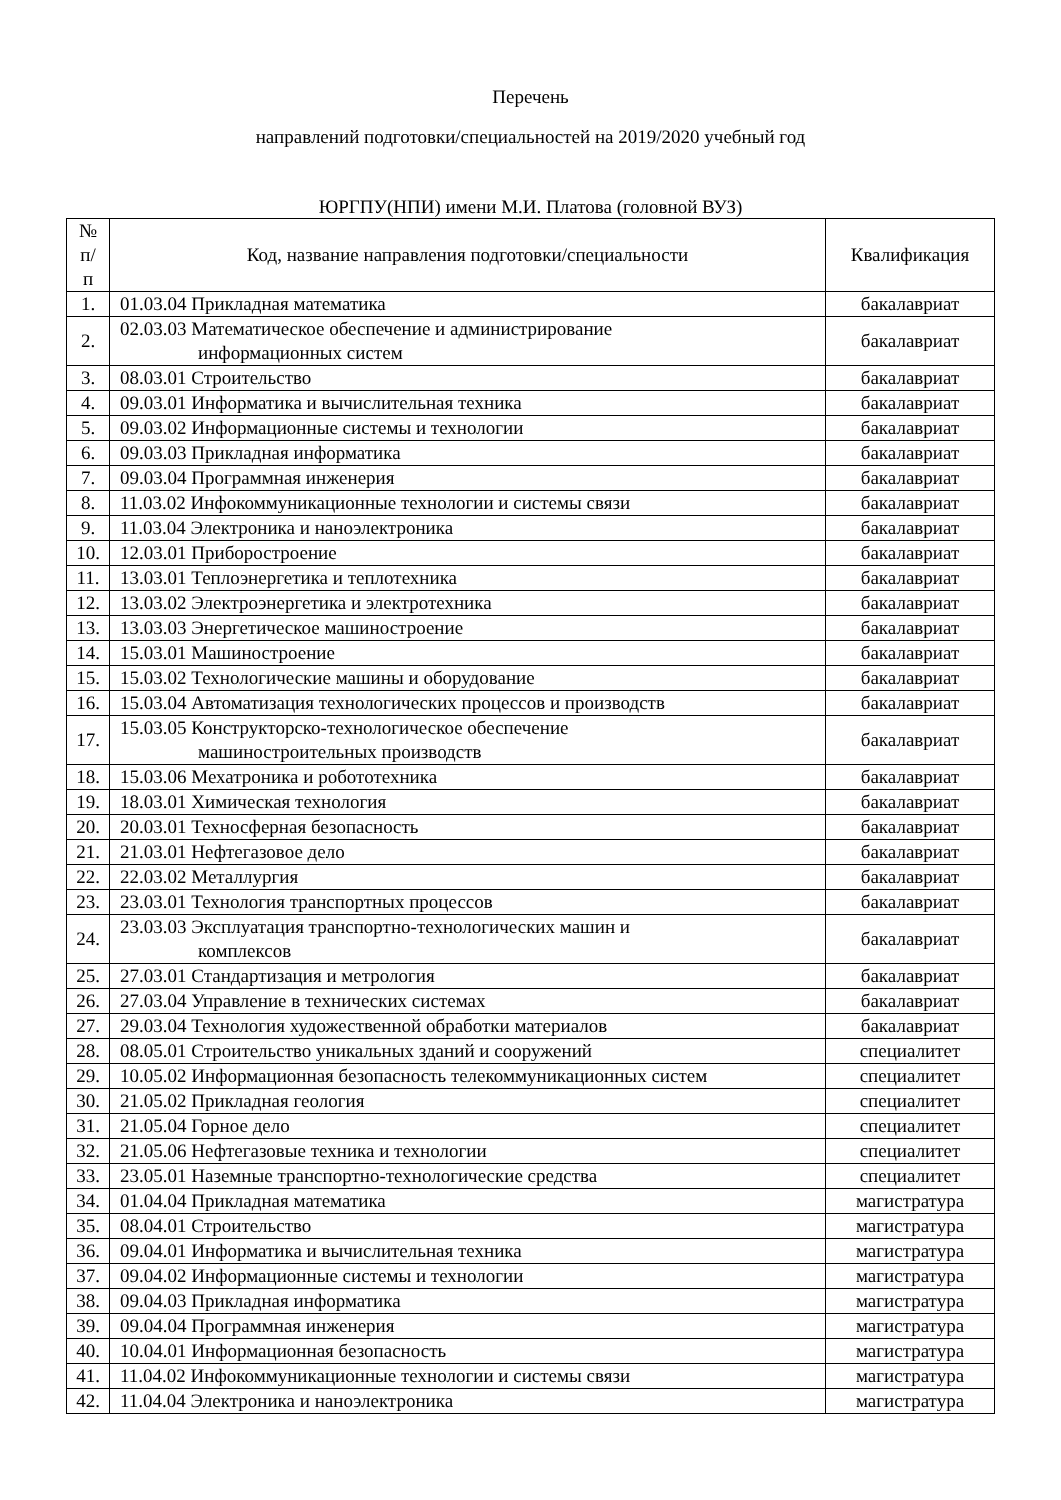Перечень
направлений подготовки/специальностей на 2019/2020 учебный год
ЮРГПУ(НПИ) имени М.И. Платова (головной ВУЗ)
| № п/п | Код, название направления подготовки/специальности | Квалификация |
| --- | --- | --- |
| 1. | 01.03.04 Прикладная математика | бакалавриат |
| 2. | 02.03.03 Математическое обеспечение и администрирование информационных систем | бакалавриат |
| 3. | 08.03.01 Строительство | бакалавриат |
| 4. | 09.03.01 Информатика и вычислительная техника | бакалавриат |
| 5. | 09.03.02 Информационные системы и технологии | бакалавриат |
| 6. | 09.03.03 Прикладная информатика | бакалавриат |
| 7. | 09.03.04 Программная инженерия | бакалавриат |
| 8. | 11.03.02 Инфокоммуникационные технологии и системы связи | бакалавриат |
| 9. | 11.03.04 Электроника и наноэлектроника | бакалавриат |
| 10. | 12.03.01 Приборостроение | бакалавриат |
| 11. | 13.03.01 Теплоэнергетика и теплотехника | бакалавриат |
| 12. | 13.03.02 Электроэнергетика и электротехника | бакалавриат |
| 13. | 13.03.03 Энергетическое машиностроение | бакалавриат |
| 14. | 15.03.01 Машиностроение | бакалавриат |
| 15. | 15.03.02 Технологические машины и оборудование | бакалавриат |
| 16. | 15.03.04 Автоматизация технологических процессов и производств | бакалавриат |
| 17. | 15.03.05 Конструкторско-технологическое обеспечение машиностроительных производств | бакалавриат |
| 18. | 15.03.06 Мехатроника и робототехника | бакалавриат |
| 19. | 18.03.01 Химическая технология | бакалавриат |
| 20. | 20.03.01 Техносферная безопасность | бакалавриат |
| 21. | 21.03.01 Нефтегазовое дело | бакалавриат |
| 22. | 22.03.02 Металлургия | бакалавриат |
| 23. | 23.03.01 Технология транспортных процессов | бакалавриат |
| 24. | 23.03.03 Эксплуатация транспортно-технологических машин и комплексов | бакалавриат |
| 25. | 27.03.01 Стандартизация и метрология | бакалавриат |
| 26. | 27.03.04 Управление в технических системах | бакалавриат |
| 27. | 29.03.04 Технология художественной обработки материалов | бакалавриат |
| 28. | 08.05.01 Строительство уникальных зданий и сооружений | специалитет |
| 29. | 10.05.02 Информационная безопасность телекоммуникационных систем | специалитет |
| 30. | 21.05.02 Прикладная геология | специалитет |
| 31. | 21.05.04 Горное дело | специалитет |
| 32. | 21.05.06 Нефтегазовые техника и технологии | специалитет |
| 33. | 23.05.01 Наземные транспортно-технологические средства | специалитет |
| 34. | 01.04.04 Прикладная математика | магистратура |
| 35. | 08.04.01 Строительство | магистратура |
| 36. | 09.04.01 Информатика и вычислительная техника | магистратура |
| 37. | 09.04.02 Информационные системы и технологии | магистратура |
| 38. | 09.04.03 Прикладная информатика | магистратура |
| 39. | 09.04.04 Программная инженерия | магистратура |
| 40. | 10.04.01 Информационная безопасность | магистратура |
| 41. | 11.04.02 Инфокоммуникационные технологии и системы связи | магистратура |
| 42. | 11.04.04 Электроника и наноэлектроника | магистратура |